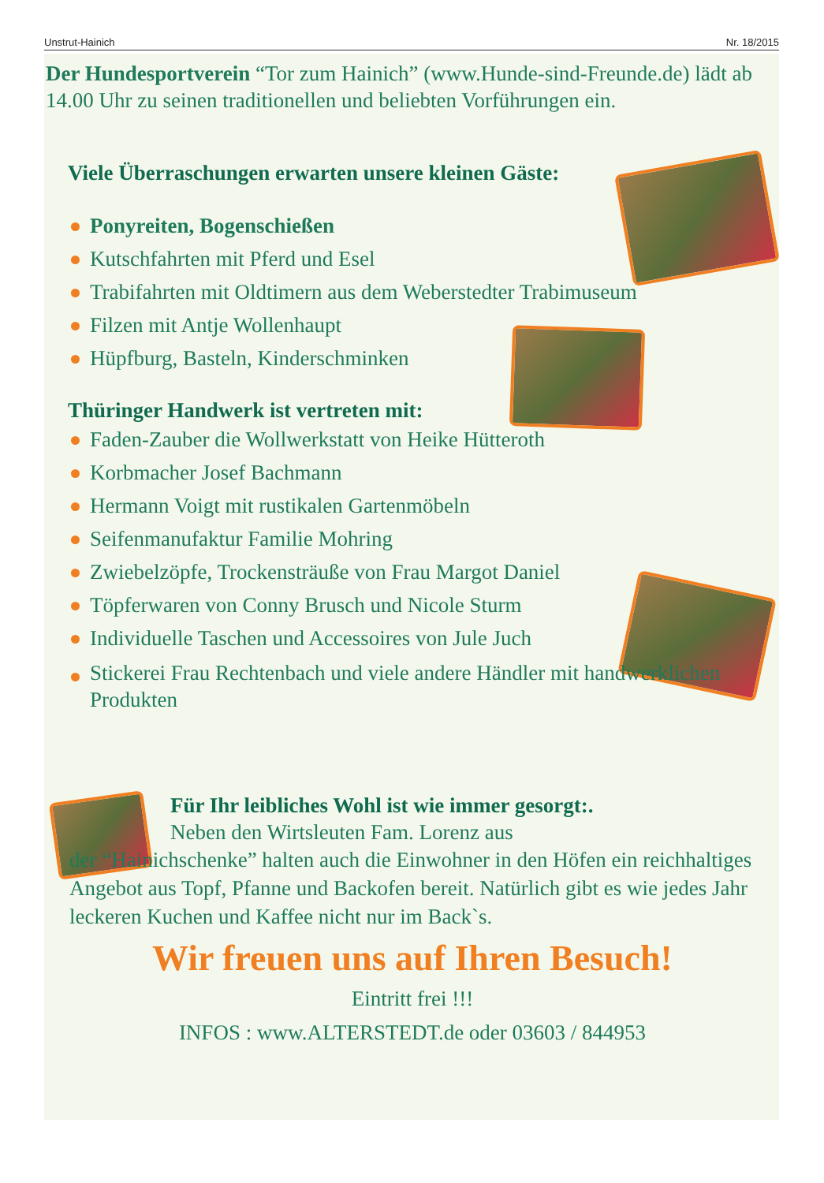Unstrut-Hainich Nr. 18/2015
Der Hundesportverein “Tor zum Hainich” (www.Hunde-sind-Freunde.de) lädt ab 14.00 Uhr zu seinen traditionellen und beliebten Vorführungen ein.
Viele Überraschungen erwarten unsere kleinen Gäste:
Ponyreiten, Bogenschießen
Kutschfahrten mit Pferd und Esel
Trabifahrten mit Oldtimern aus dem Weberstedter Trabimuseum
Filzen mit Antje Wollenhaupt
Hüpfburg, Basteln, Kinderschminken
Thüringer Handwerk ist vertreten mit:
Faden-Zauber die Wollwerkstatt von Heike Hütteroth
Korbmacher Josef Bachmann
Hermann Voigt mit rustikalen Gartenmöbeln
Seifenmanufaktur Familie Mohring
Zwiebelzöpfe, Trockensträuße von Frau Margot Daniel
Töpferwaren von Conny Brusch und Nicole Sturm
Individuelle Taschen und Accessoires von Jule Juch
Stickerei Frau Rechtenbach und viele andere Händler mit handwerklichen Produkten
Für Ihr leibliches Wohl ist wie immer gesorgt:.
Neben den Wirtsleuten Fam. Lorenz aus
der “Hainichschenke” halten auch die Einwohner in den Höfen ein reichhaltiges Angebot aus Topf, Pfanne und Backofen bereit. Natürlich gibt es wie jedes Jahr leckeren Kuchen und Kaffee nicht nur im Back`s.
Wir freuen uns auf Ihren Besuch!
Eintritt frei !!!
INFOS : www.ALTERSTEDT.de oder 03603 / 844953